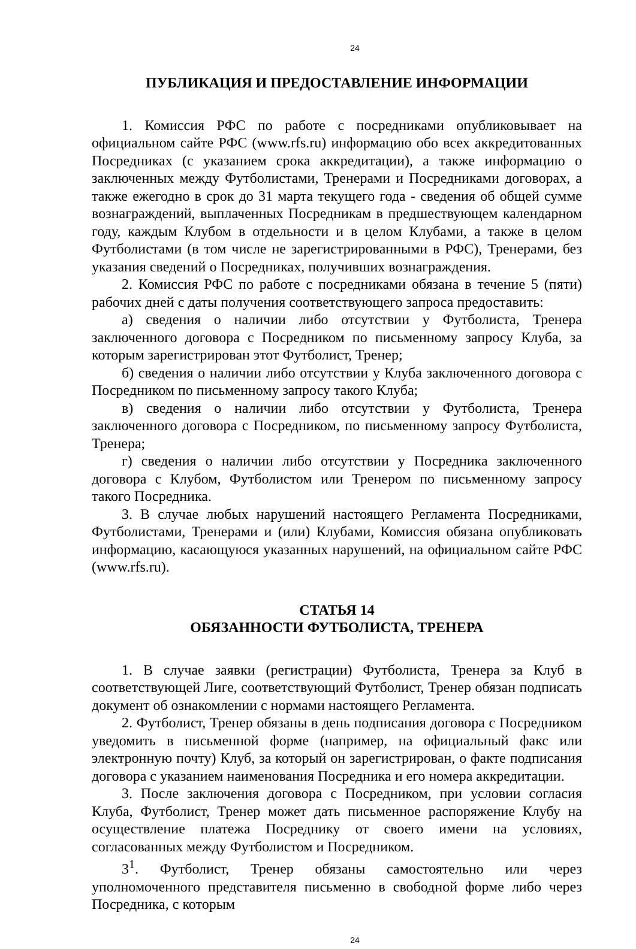24
ПУБЛИКАЦИЯ И ПРЕДОСТАВЛЕНИЕ ИНФОРМАЦИИ
1. Комиссия РФС по работе с посредниками опубликовывает на официальном сайте РФС (www.rfs.ru) информацию обо всех аккредитованных Посредниках (с указанием срока аккредитации), а также информацию о заключенных между Футболистами, Тренерами и Посредниками договорах, а также ежегодно в срок до 31 марта текущего года - сведения об общей сумме вознаграждений, выплаченных Посредникам в предшествующем календарном году, каждым Клубом в отдельности и в целом Клубами, а также в целом Футболистами (в том числе не зарегистрированными в РФС), Тренерами, без указания сведений о Посредниках, получивших вознаграждения.
2. Комиссия РФС по работе с посредниками обязана в течение 5 (пяти) рабочих дней с даты получения соответствующего запроса предоставить:
а) сведения о наличии либо отсутствии у Футболиста, Тренера заключенного договора с Посредником по письменному запросу Клуба, за которым зарегистрирован этот Футболист, Тренер;
б) сведения о наличии либо отсутствии у Клуба заключенного договора с Посредником по письменному запросу такого Клуба;
в) сведения о наличии либо отсутствии у Футболиста, Тренера заключенного договора с Посредником, по письменному запросу Футболиста, Тренера;
г) сведения о наличии либо отсутствии у Посредника заключенного договора с Клубом, Футболистом или Тренером по письменному запросу такого Посредника.
3. В случае любых нарушений настоящего Регламента Посредниками, Футболистами, Тренерами и (или) Клубами, Комиссия обязана опубликовать информацию, касающуюся указанных нарушений, на официальном сайте РФС (www.rfs.ru).
СТАТЬЯ 14
ОБЯЗАННОСТИ ФУТБОЛИСТА, ТРЕНЕРА
1. В случае заявки (регистрации) Футболиста, Тренера за Клуб в соответствующей Лиге, соответствующий Футболист, Тренер обязан подписать документ об ознакомлении с нормами настоящего Регламента.
2. Футболист, Тренер обязаны в день подписания договора с Посредником уведомить в письменной форме (например, на официальный факс или электронную почту) Клуб, за который он зарегистрирован, о факте подписания договора с указанием наименования Посредника и его номера аккредитации.
3. После заключения договора с Посредником, при условии согласия Клуба, Футболист, Тренер может дать письменное распоряжение Клубу на осуществление платежа Посреднику от своего имени на условиях, согласованных между Футболистом и Посредником.
3<sup>1</sup>. Футболист, Тренер обязаны самостоятельно или через уполномоченного представителя письменно в свободной форме либо через Посредника, с которым
24